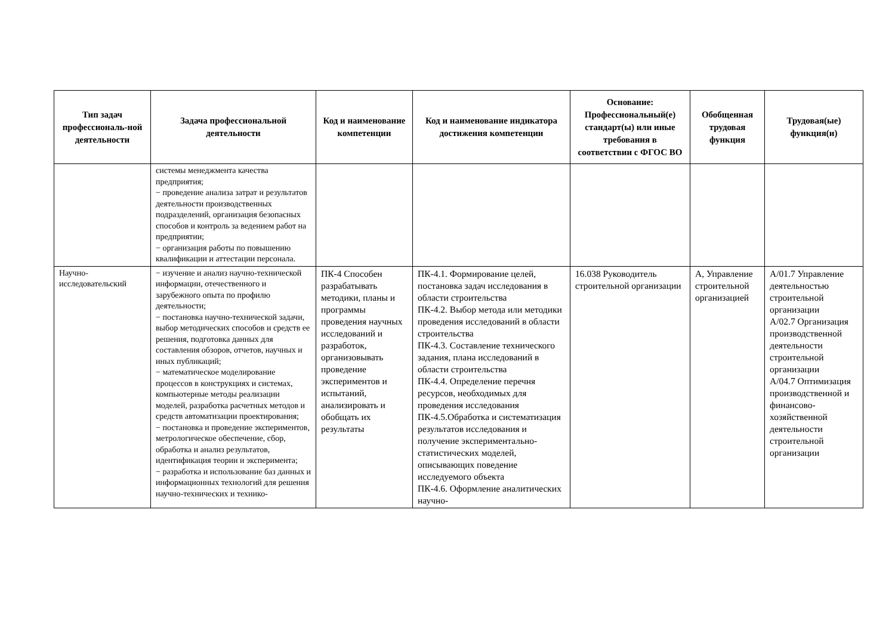| Тип задач профессиональ-ной деятельности | Задача профессиональной деятельности | Код и наименование компетенции | Код и наименование индикатора достижения компетенции | Основание: Профессиональный(е) стандарт(ы) или иные требования в соответствии с ФГОС ВО | Обобщенная трудовая функция | Трудовая(ые) функция(и) |
| --- | --- | --- | --- | --- | --- | --- |
| | системы менеджмента качества предприятия; − проведение анализа затрат и результатов деятельности производственных подразделений, организация безопасных способов и контроль за ведением работ на предприятии; − организация работы по повышению квалификации и аттестации персонала. | | | | | |
| Научно-исследовательский | − изучение и анализ научно-технической информации, отечественного и зарубежного опыта по профилю деятельности; − постановка научно-технической задачи, выбор методических способов и средств ее решения, подготовка данных для составления обзоров, отчетов, научных и иных публикаций; − математическое моделирование процессов в конструкциях и системах, компьютерные методы реализации моделей, разработка расчетных методов и средств автоматизации проектирования; − постановка и проведение экспериментов, метрологическое обеспечение, сбор, обработка и анализ результатов, идентификация теории и эксперимента; − разработка и использование баз данных и информационных технологий для решения научно-технических и технико- | ПК-4 Способен разрабатывать методики, планы и программы проведения научных исследований и разработок, организовывать проведение экспериментов и испытаний, анализировать и обобщать их результаты | ПК-4.1. Формирование целей, постановка задач исследования в области строительства ПК-4.2. Выбор метода или методики проведения исследований в области строительства ПК-4.3. Составление технического задания, плана исследований в области строительства ПК-4.4. Определение перечня ресурсов, необходимых для проведения исследования ПК-4.5.Обработка и систематизация результатов исследования и получение экспериментально-статистических моделей, описывающих поведение исследуемого объекта ПК-4.6. Оформление аналитических научно- | 16.038 Руководитель строительной организации | А, Управление строительной организацией | А/01.7 Управление деятельностью строительной организации А/02.7 Организация производственной деятельности строительной организации А/04.7 Оптимизация производственной и финансово-хозяйственной деятельности строительной организации |